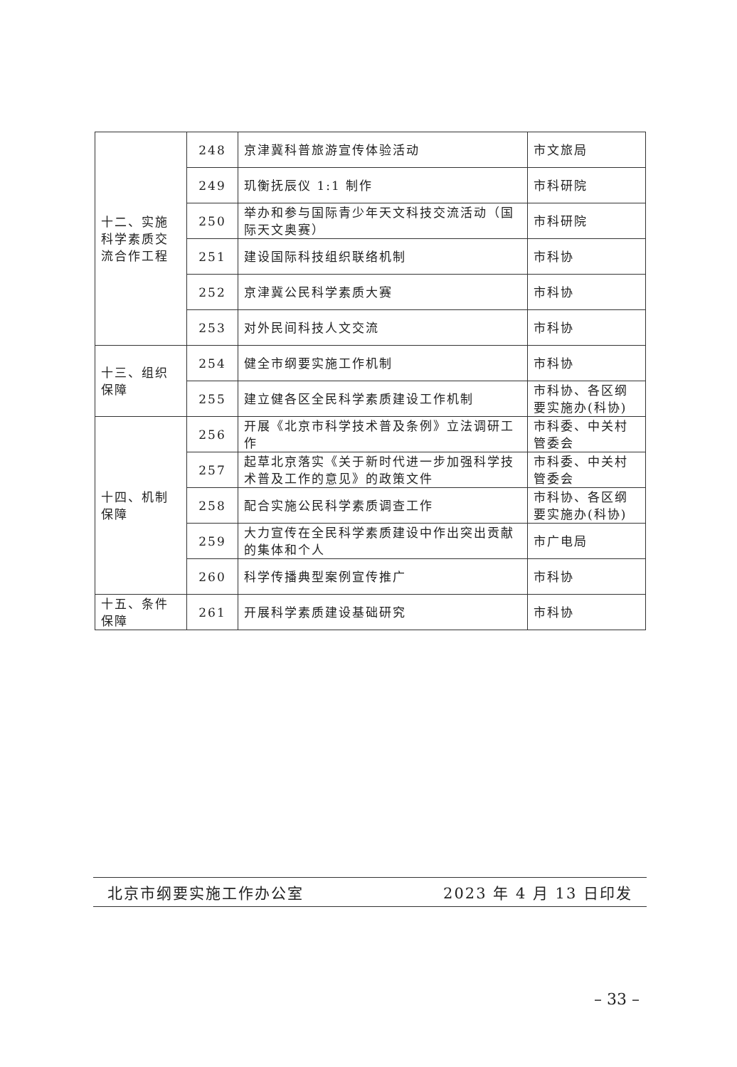| 十二、实施科学素质交流合作工程 | 248 | 京津冀科普旅游宣传体验活动 | 市文旅局 |
| | 249 | 玑衡抚辰仪 1:1 制作 | 市科研院 |
| | 250 | 举办和参与国际青少年天文科技交流活动（国际天文奥赛） | 市科研院 |
| | 251 | 建设国际科技组织联络机制 | 市科协 |
| | 252 | 京津冀公民科学素质大赛 | 市科协 |
| | 253 | 对外民间科技人文交流 | 市科协 |
| 十三、组织保障 | 254 | 健全市纲要实施工作机制 | 市科协 |
| | 255 | 建立健各区全民科学素质建设工作机制 | 市科协、各区纲要实施办(科协) |
| 十四、机制保障 | 256 | 开展《北京市科学技术普及条例》立法调研工作 | 市科委、中关村管委会 |
| | 257 | 起草北京落实《关于新时代进一步加强科学技术普及工作的意见》的政策文件 | 市科委、中关村管委会 |
| | 258 | 配合实施公民科学素质调查工作 | 市科协、各区纲要实施办(科协) |
| | 259 | 大力宣传在全民科学素质建设中作出突出贡献的集体和个人 | 市广电局 |
| | 260 | 科学传播典型案例宣传推广 | 市科协 |
| 十五、条件保障 | 261 | 开展科学素质建设基础研究 | 市科协 |
北京市纲要实施工作办公室 2023 年 4 月 13 日印发
– 33 –